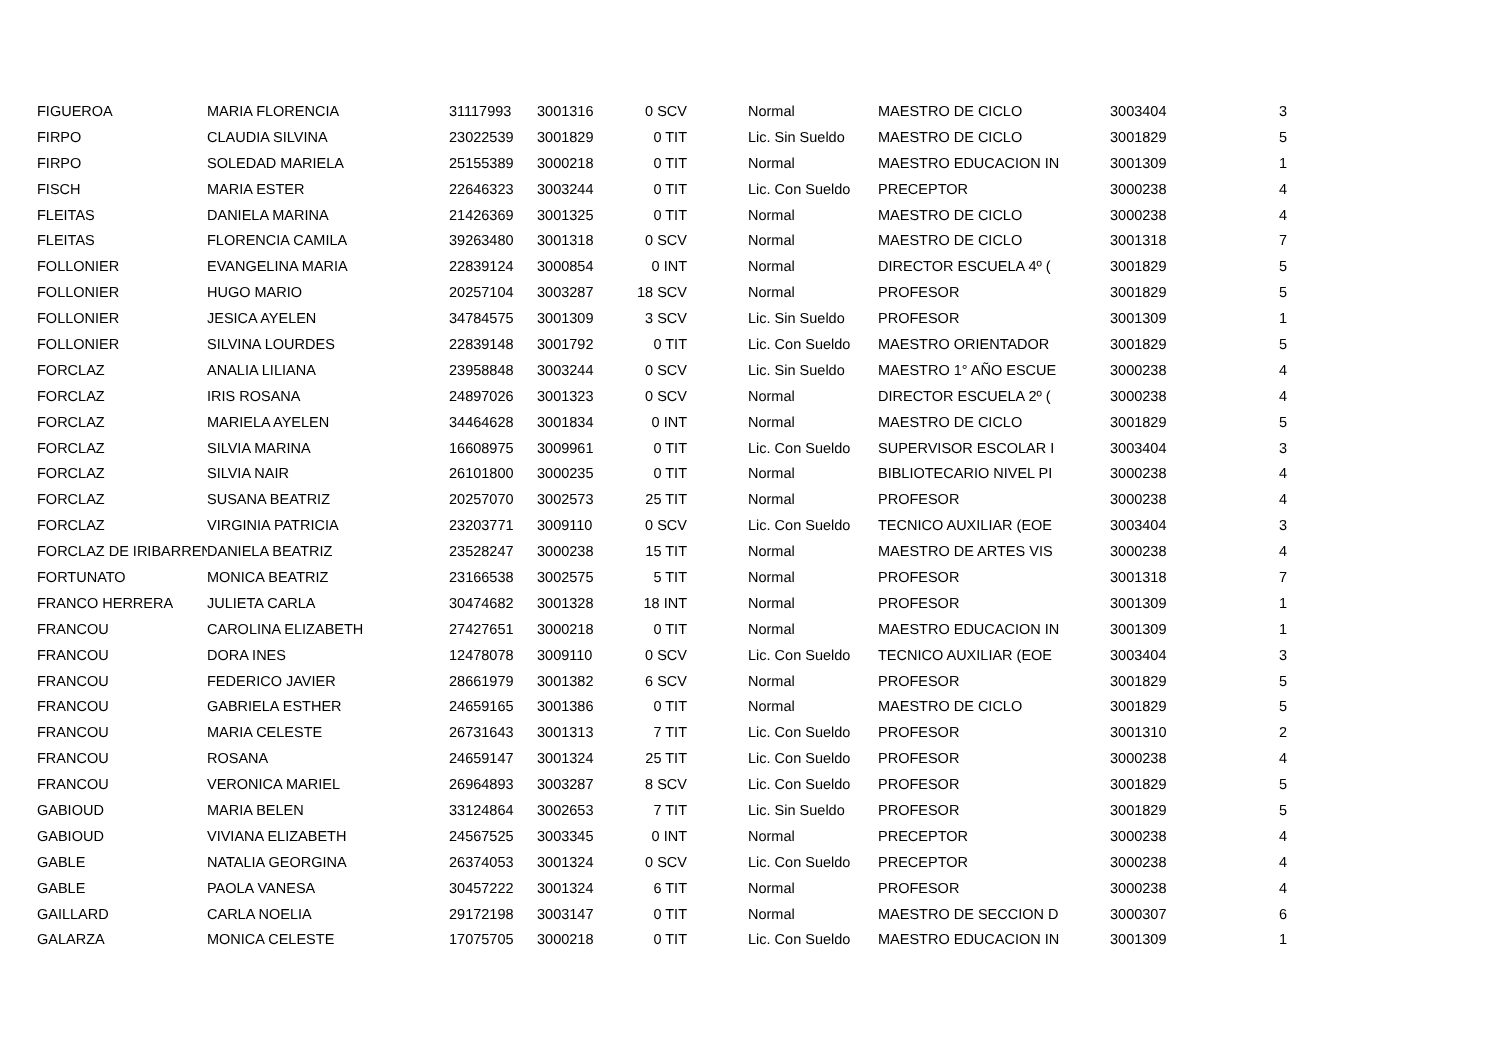| FIGUEROA | MARIA FLORENCIA | 31117993 | 3001316 | 0 SCV | | Normal | MAESTRO DE CICLO | 3003404 | 3 |
| FIRPO | CLAUDIA SILVINA | 23022539 | 3001829 | 0 TIT | | Lic. Sin Sueldo | MAESTRO DE CICLO | 3001829 | 5 |
| FIRPO | SOLEDAD MARIELA | 25155389 | 3000218 | 0 TIT | | Normal | MAESTRO EDUCACION IN | 3001309 | 1 |
| FISCH | MARIA ESTER | 22646323 | 3003244 | 0 TIT | | Lic. Con Sueldo | PRECEPTOR | 3000238 | 4 |
| FLEITAS | DANIELA MARINA | 21426369 | 3001325 | 0 TIT | | Normal | MAESTRO DE CICLO | 3000238 | 4 |
| FLEITAS | FLORENCIA CAMILA | 39263480 | 3001318 | 0 SCV | | Normal | MAESTRO DE CICLO | 3001318 | 7 |
| FOLLONIER | EVANGELINA MARIA | 22839124 | 3000854 | 0 INT | | Normal | DIRECTOR ESCUELA 4º ( | 3001829 | 5 |
| FOLLONIER | HUGO MARIO | 20257104 | 3003287 | 18 SCV | | Normal | PROFESOR | 3001829 | 5 |
| FOLLONIER | JESICA AYELEN | 34784575 | 3001309 | 3 SCV | | Lic. Sin Sueldo | PROFESOR | 3001309 | 1 |
| FOLLONIER | SILVINA LOURDES | 22839148 | 3001792 | 0 TIT | | Lic. Con Sueldo | MAESTRO ORIENTADOR | 3001829 | 5 |
| FORCLAZ | ANALIA LILIANA | 23958848 | 3003244 | 0 SCV | | Lic. Sin Sueldo | MAESTRO 1° AÑO ESCUE | 3000238 | 4 |
| FORCLAZ | IRIS ROSANA | 24897026 | 3001323 | 0 SCV | | Normal | DIRECTOR ESCUELA 2º ( | 3000238 | 4 |
| FORCLAZ | MARIELA AYELEN | 34464628 | 3001834 | 0 INT | | Normal | MAESTRO DE CICLO | 3001829 | 5 |
| FORCLAZ | SILVIA MARINA | 16608975 | 3009961 | 0 TIT | | Lic. Con Sueldo | SUPERVISOR ESCOLAR I | 3003404 | 3 |
| FORCLAZ | SILVIA NAIR | 26101800 | 3000235 | 0 TIT | | Normal | BIBLIOTECARIO NIVEL PI | 3000238 | 4 |
| FORCLAZ | SUSANA BEATRIZ | 20257070 | 3002573 | 25 TIT | | Normal | PROFESOR | 3000238 | 4 |
| FORCLAZ | VIRGINIA PATRICIA | 23203771 | 3009110 | 0 SCV | | Lic. Con Sueldo | TECNICO AUXILIAR (EOE | 3003404 | 3 |
| FORCLAZ DE IRIBARREN | DANIELA BEATRIZ | 23528247 | 3000238 | 15 TIT | | Normal | MAESTRO DE ARTES VIS | 3000238 | 4 |
| FORTUNATO | MONICA BEATRIZ | 23166538 | 3002575 | 5 TIT | | Normal | PROFESOR | 3001318 | 7 |
| FRANCO HERRERA | JULIETA CARLA | 30474682 | 3001328 | 18 INT | | Normal | PROFESOR | 3001309 | 1 |
| FRANCOU | CAROLINA ELIZABETH | 27427651 | 3000218 | 0 TIT | | Normal | MAESTRO EDUCACION IN | 3001309 | 1 |
| FRANCOU | DORA INES | 12478078 | 3009110 | 0 SCV | | Lic. Con Sueldo | TECNICO AUXILIAR (EOE | 3003404 | 3 |
| FRANCOU | FEDERICO JAVIER | 28661979 | 3001382 | 6 SCV | | Normal | PROFESOR | 3001829 | 5 |
| FRANCOU | GABRIELA ESTHER | 24659165 | 3001386 | 0 TIT | | Normal | MAESTRO DE CICLO | 3001829 | 5 |
| FRANCOU | MARIA CELESTE | 26731643 | 3001313 | 7 TIT | | Lic. Con Sueldo | PROFESOR | 3001310 | 2 |
| FRANCOU | ROSANA | 24659147 | 3001324 | 25 TIT | | Lic. Con Sueldo | PROFESOR | 3000238 | 4 |
| FRANCOU | VERONICA MARIEL | 26964893 | 3003287 | 8 SCV | | Lic. Con Sueldo | PROFESOR | 3001829 | 5 |
| GABIOUD | MARIA BELEN | 33124864 | 3002653 | 7 TIT | | Lic. Sin Sueldo | PROFESOR | 3001829 | 5 |
| GABIOUD | VIVIANA ELIZABETH | 24567525 | 3003345 | 0 INT | | Normal | PRECEPTOR | 3000238 | 4 |
| GABLE | NATALIA GEORGINA | 26374053 | 3001324 | 0 SCV | | Lic. Con Sueldo | PRECEPTOR | 3000238 | 4 |
| GABLE | PAOLA VANESA | 30457222 | 3001324 | 6 TIT | | Normal | PROFESOR | 3000238 | 4 |
| GAILLARD | CARLA NOELIA | 29172198 | 3003147 | 0 TIT | | Normal | MAESTRO DE SECCION D | 3000307 | 6 |
| GALARZA | MONICA CELESTE | 17075705 | 3000218 | 0 TIT | | Lic. Con Sueldo | MAESTRO EDUCACION IN | 3001309 | 1 |